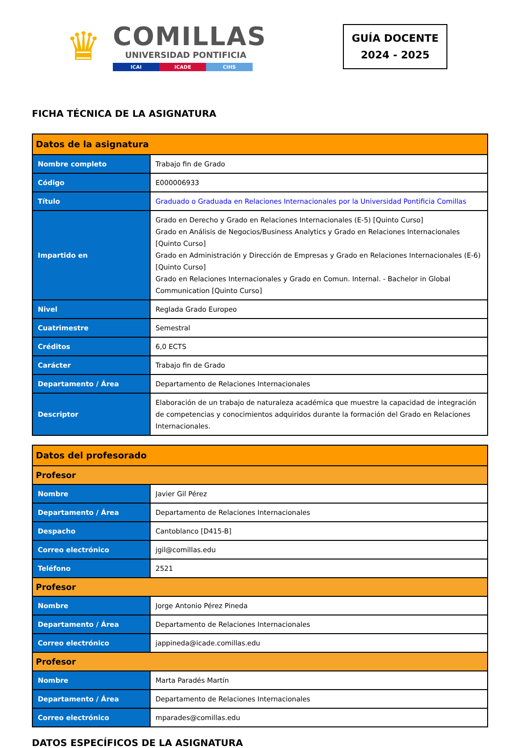♛
COMILLAS
UNIVERSIDAD PONTIFICIA
ICAI ICADE CIHS
GUÍA DOCENTE
2024 - 2025
FICHA TÉCNICA DE LA ASIGNATURA
| Datos de la asignatura | |
| --- | --- |
| Nombre completo | Trabajo fin de Grado |
| Código | E000006933 |
| Título | Graduado o Graduada en Relaciones Internacionales por la Universidad Pontificia Comillas |
| Impartido en | Grado en Derecho y Grado en Relaciones Internacionales (E-5) [Quinto Curso] Grado en Análisis de Negocios/Business Analytics y Grado en Relaciones Internacionales [Quinto Curso] Grado en Administración y Dirección de Empresas y Grado en Relaciones Internacionales (E-6) [Quinto Curso] Grado en Relaciones Internacionales y Grado en Comun. Internal. - Bachelor in Global Communication [Quinto Curso] |
| Nivel | Reglada Grado Europeo |
| Cuatrimestre | Semestral |
| Créditos | 6,0 ECTS |
| Carácter | Trabajo fin de Grado |
| Departamento / Área | Departamento de Relaciones Internacionales |
| Descriptor | Elaboración de un trabajo de naturaleza académica que muestre la capacidad de integración de competencias y conocimientos adquiridos durante la formación del Grado en Relaciones Internacionales. |
| Datos del profesorado | |
| --- | --- |
| Profesor | |
| Nombre | Javier Gil Pérez |
| Departamento / Área | Departamento de Relaciones Internacionales |
| Despacho | Cantoblanco [D415-B] |
| Correo electrónico | jgil@comillas.edu |
| Teléfono | 2521 |
| Profesor | |
| Nombre | Jorge Antonio Pérez Pineda |
| Departamento / Área | Departamento de Relaciones Internacionales |
| Correo electrónico | jappineda@icade.comillas.edu |
| Profesor | |
| Nombre | Marta Paradés Martín |
| Departamento / Área | Departamento de Relaciones Internacionales |
| Correo electrónico | mparades@comillas.edu |
DATOS ESPECÍFICOS DE LA ASIGNATURA